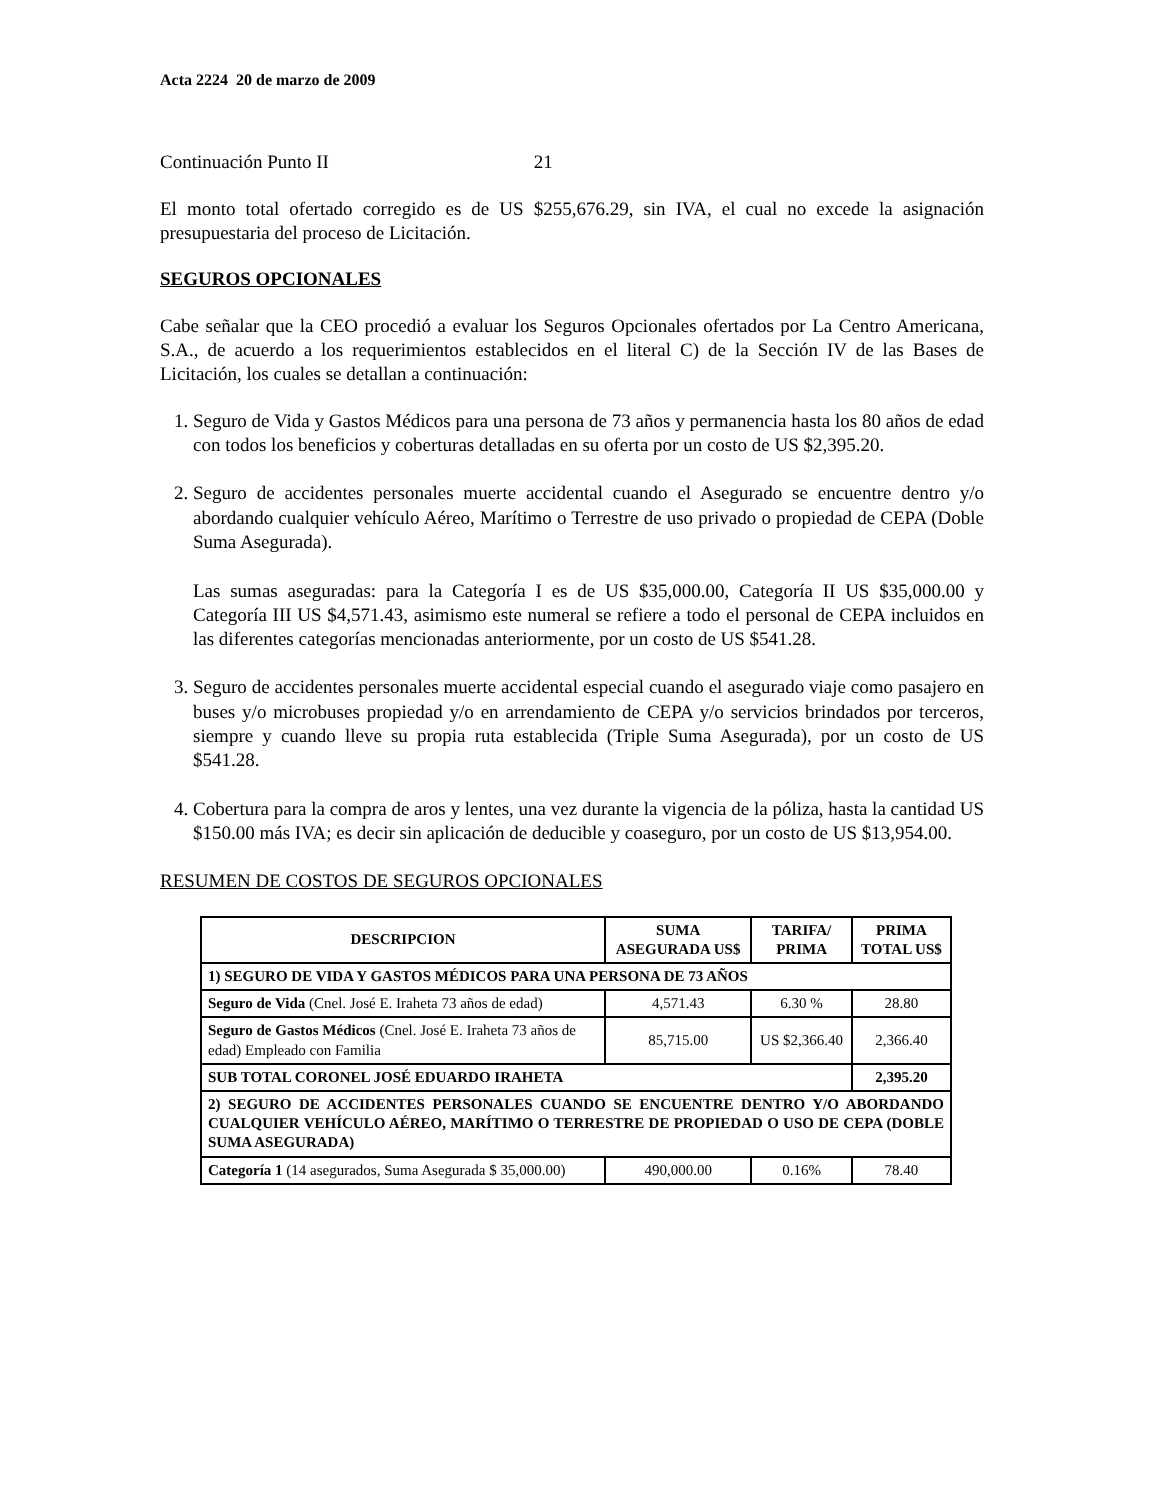Acta 2224 20 de marzo de 2009
Continuación Punto II 21
El monto total ofertado corregido es de US $255,676.29, sin IVA, el cual no excede la asignación presupuestaria del proceso de Licitación.
SEGUROS OPCIONALES
Cabe señalar que la CEO procedió a evaluar los Seguros Opcionales ofertados por La Centro Americana, S.A., de acuerdo a los requerimientos establecidos en el literal C) de la Sección IV de las Bases de Licitación, los cuales se detallan a continuación:
1. Seguro de Vida y Gastos Médicos para una persona de 73 años y permanencia hasta los 80 años de edad con todos los beneficios y coberturas detalladas en su oferta por un costo de US $2,395.20.
2. Seguro de accidentes personales muerte accidental cuando el Asegurado se encuentre dentro y/o abordando cualquier vehículo Aéreo, Marítimo o Terrestre de uso privado o propiedad de CEPA (Doble Suma Asegurada).
Las sumas aseguradas: para la Categoría I es de US $35,000.00, Categoría II US $35,000.00 y Categoría III US $4,571.43, asimismo este numeral se refiere a todo el personal de CEPA incluidos en las diferentes categorías mencionadas anteriormente, por un costo de US $541.28.
3. Seguro de accidentes personales muerte accidental especial cuando el asegurado viaje como pasajero en buses y/o microbuses propiedad y/o en arrendamiento de CEPA y/o servicios brindados por terceros, siempre y cuando lleve su propia ruta establecida (Triple Suma Asegurada), por un costo de US $541.28.
4. Cobertura para la compra de aros y lentes, una vez durante la vigencia de la póliza, hasta la cantidad US $150.00 más IVA; es decir sin aplicación de deducible y coaseguro, por un costo de US $13,954.00.
RESUMEN DE COSTOS DE SEGUROS OPCIONALES
| DESCRIPCION | SUMA ASEGURADA US$ | TARIFA/ PRIMA | PRIMA TOTAL US$ |
| --- | --- | --- | --- |
| 1) SEGURO DE VIDA Y GASTOS MÉDICOS PARA UNA PERSONA DE 73 AÑOS | | | |
| Seguro de Vida (Cnel. José E. Iraheta 73 años de edad) | 4,571.43 | 6.30 % | 28.80 |
| Seguro de Gastos Médicos (Cnel. José E. Iraheta 73 años de edad) Empleado con Familia | 85,715.00 | US $2,366.40 | 2,366.40 |
| SUB TOTAL CORONEL JOSÉ EDUARDO IRAHETA | | | 2,395.20 |
| 2) SEGURO DE ACCIDENTES PERSONALES CUANDO SE ENCUENTRE DENTRO Y/O ABORDANDO CUALQUIER VEHÍCULO AÉREO, MARÍTIMO O TERRESTRE DE PROPIEDAD O USO DE CEPA (DOBLE SUMA ASEGURADA) | | | |
| Categoría 1 (14 asegurados, Suma Asegurada $ 35,000.00) | 490,000.00 | 0.16% | 78.40 |